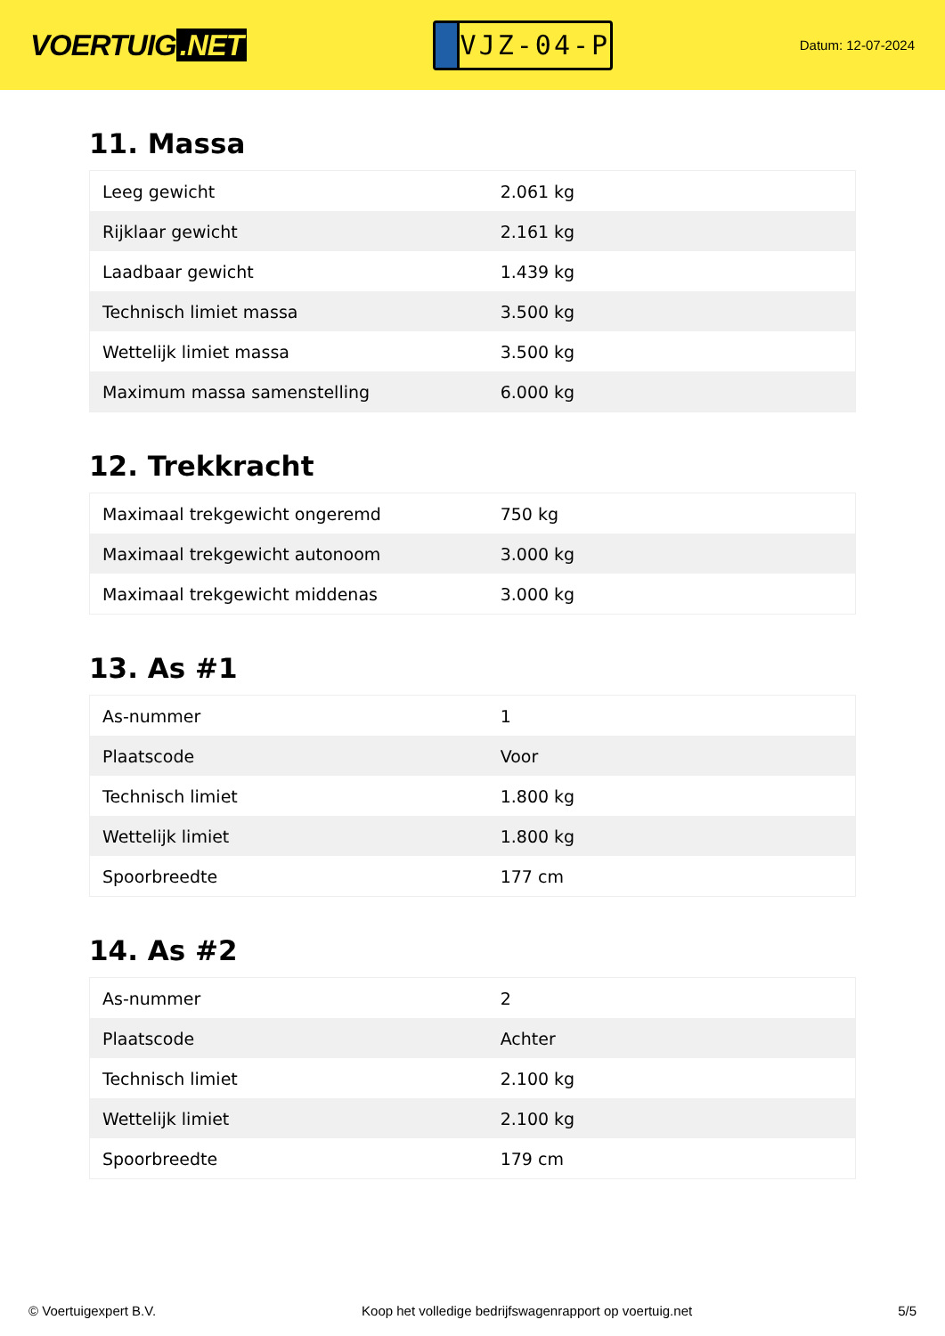VOERTUIG.NET
VJZ-04-P
Datum: 12-07-2024
11. Massa
| Leeg gewicht | 2.061 kg |
| Rijklaar gewicht | 2.161 kg |
| Laadbaar gewicht | 1.439 kg |
| Technisch limiet massa | 3.500 kg |
| Wettelijk limiet massa | 3.500 kg |
| Maximum massa samenstelling | 6.000 kg |
12. Trekkracht
| Maximaal trekgewicht ongeremd | 750 kg |
| Maximaal trekgewicht autonoom | 3.000 kg |
| Maximaal trekgewicht middenas | 3.000 kg |
13. As #1
| As-nummer | 1 |
| Plaatscode | Voor |
| Technisch limiet | 1.800 kg |
| Wettelijk limiet | 1.800 kg |
| Spoorbreedte | 177 cm |
14. As #2
| As-nummer | 2 |
| Plaatscode | Achter |
| Technisch limiet | 2.100 kg |
| Wettelijk limiet | 2.100 kg |
| Spoorbreedte | 179 cm |
© Voertuigexpert B.V. Koop het volledige bedrijfswagenrapport op voertuig.net 5/5